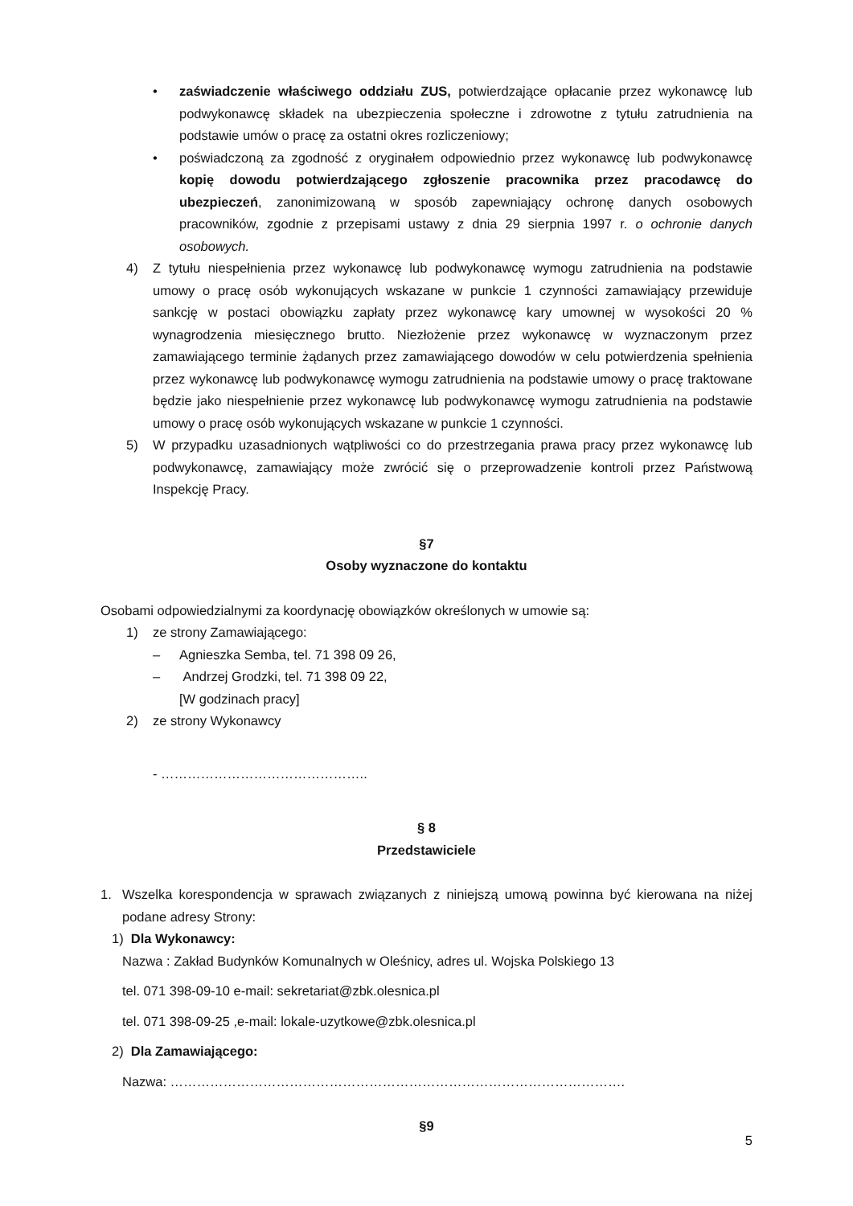• zaświadczenie właściwego oddziału ZUS, potwierdzające opłacanie przez wykonawcę lub podwykonawcę składek na ubezpieczenia społeczne i zdrowotne z tytułu zatrudnienia na podstawie umów o pracę za ostatni okres rozliczeniowy;
• poświadczoną za zgodność z oryginałem odpowiednio przez wykonawcę lub podwykonawcę kopię dowodu potwierdzającego zgłoszenie pracownika przez pracodawcę do ubezpieczeń, zanonimizowaną w sposób zapewniający ochronę danych osobowych pracowników, zgodnie z przepisami ustawy z dnia 29 sierpnia 1997 r. o ochronie danych osobowych.
4) Z tytułu niespełnienia przez wykonawcę lub podwykonawcę wymogu zatrudnienia na podstawie umowy o pracę osób wykonujących wskazane w punkcie 1 czynności zamawiający przewiduje sankcję w postaci obowiązku zapłaty przez wykonawcę kary umownej w wysokości 20 % wynagrodzenia miesięcznego brutto. Niezłożenie przez wykonawcę w wyznaczonym przez zamawiającego terminie żądanych przez zamawiającego dowodów w celu potwierdzenia spełnienia przez wykonawcę lub podwykonawcę wymogu zatrudnienia na podstawie umowy o pracę traktowane będzie jako niespełnienie przez wykonawcę lub podwykonawcę wymogu zatrudnienia na podstawie umowy o pracę osób wykonujących wskazane w punkcie 1 czynności.
5) W przypadku uzasadnionych wątpliwości co do przestrzegania prawa pracy przez wykonawcę lub podwykonawcę, zamawiający może zwrócić się o przeprowadzenie kontroli przez Państwową Inspekcję Pracy.
§7
Osoby wyznaczone do kontaktu
Osobami odpowiedzialnymi za koordynację obowiązków określonych w umowie są:
1) ze strony Zamawiającego:
– Agnieszka Semba, tel. 71 398 09 26,
– Andrzej Grodzki, tel. 71 398 09 22,
[W godzinach pracy]
2) ze strony Wykonawcy
- ………………………………………..
§ 8
Przedstawiciele
1. Wszelka korespondencja w sprawach związanych z niniejszą umową powinna być kierowana na niżej podane adresy Strony:
1) Dla Wykonawcy:
Nazwa : Zakład Budynków Komunalnych w Oleśnicy, adres ul. Wojska Polskiego 13
tel. 071 398-09-10 e-mail: sekretariat@zbk.olesnica.pl
tel. 071 398-09-25 ,e-mail: lokale-uzytkowe@zbk.olesnica.pl
2) Dla Zamawiającego:
Nazwa: ………………………………………………………………………………………….
§9
5